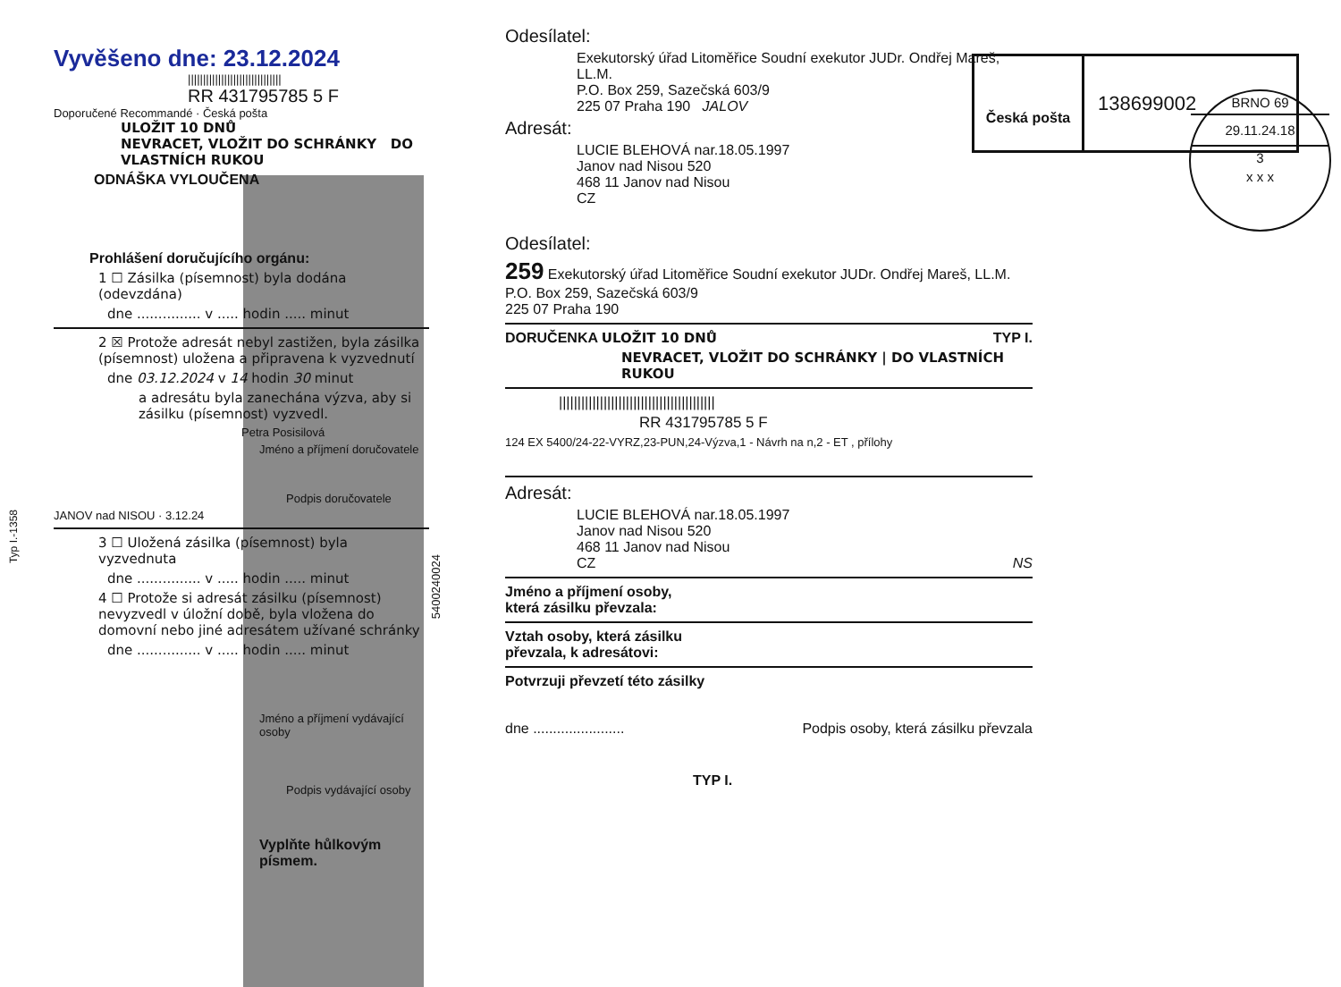Typ I.-1358
Vyvěšeno dne: 23.12.2024
|||||||||||||||||||||||||||||||
RR 431795785 5 F
Doporučené Recommandé · Česká pošta
ULOŽIT 10 DNŮ
NEVRACET, VLOŽIT DO SCHRÁNKY DO VLASTNÍCH RUKOU
ODNÁŠKA VYLOUČENA
Prohlášení doručujícího orgánu:
1 ☐ Zásilka (písemnost) byla dodána (odevzdána)
dne ............... v ..... hodin ..... minut
2 ☒ Protože adresát nebyl zastižen, byla zásilka (písemnost) uložena a připravena k vyzvednutí
dne 03.12.2024 v 14 hodin 30 minut
a adresátu byla zanechána výzva, aby si zásilku (písemnost) vyzvedl.
Petra Posisilová
Jméno a příjmení doručovatele
Podpis doručovatele
JANOV nad NISOU · 3.12.24
3 ☐ Uložená zásilka (písemnost) byla vyzvednuta
dne ............... v ..... hodin ..... minut
4 ☐ Protože si adresát zásilku (písemnost) nevyzvedl v úložní době, byla vložena do domovní nebo jiné adresátem užívané schránky
dne ............... v ..... hodin ..... minut
Jméno a příjmení vydávající osoby
Podpis vydávající osoby
Vyplňte hůlkovým písmem.
5400240024
Odesílatel:
Exekutorský úřad Litoměřice Soudní exekutor JUDr. Ondřej Mareš, LL.M.
P.O. Box 259, Sazečská 603/9
225 07 Praha 190 JALOV
Adresát:
LUCIE BLEHOVÁ nar.18.05.1997
Janov nad Nisou 520
468 11 Janov nad Nisou
CZ
Odesílatel:
259 Exekutorský úřad Litoměřice Soudní exekutor JUDr. Ondřej Mareš, LL.M.
P.O. Box 259, Sazečská 603/9
225 07 Praha 190
DORUČENKA ULOŽIT 10 DNŮ TYP I.
NEVRACET, VLOŽIT DO SCHRÁNKY | DO VLASTNÍCH RUKOU
||||||||||||||||||||||||||||||||||||||||||
RR 431795785 5 F
124 EX 5400/24-22-VYRZ,23-PUN,24-Výzva,1 - Návrh na n,2 - ET , přílohy
Adresát:
LUCIE BLEHOVÁ nar.18.05.1997
Janov nad Nisou 520
468 11 Janov nad Nisou
CZ NS
Jméno a příjmení osoby,
která zásilku převzala:
Vztah osoby, která zásilku
převzala, k adresátovi:
Potvrzuji převzetí této zásilky
dne ....................... Podpis osoby, která zásilku převzala
TYP I.
Česká pošta
138699002
BRNO 69
29.11.24.18
3
x x x